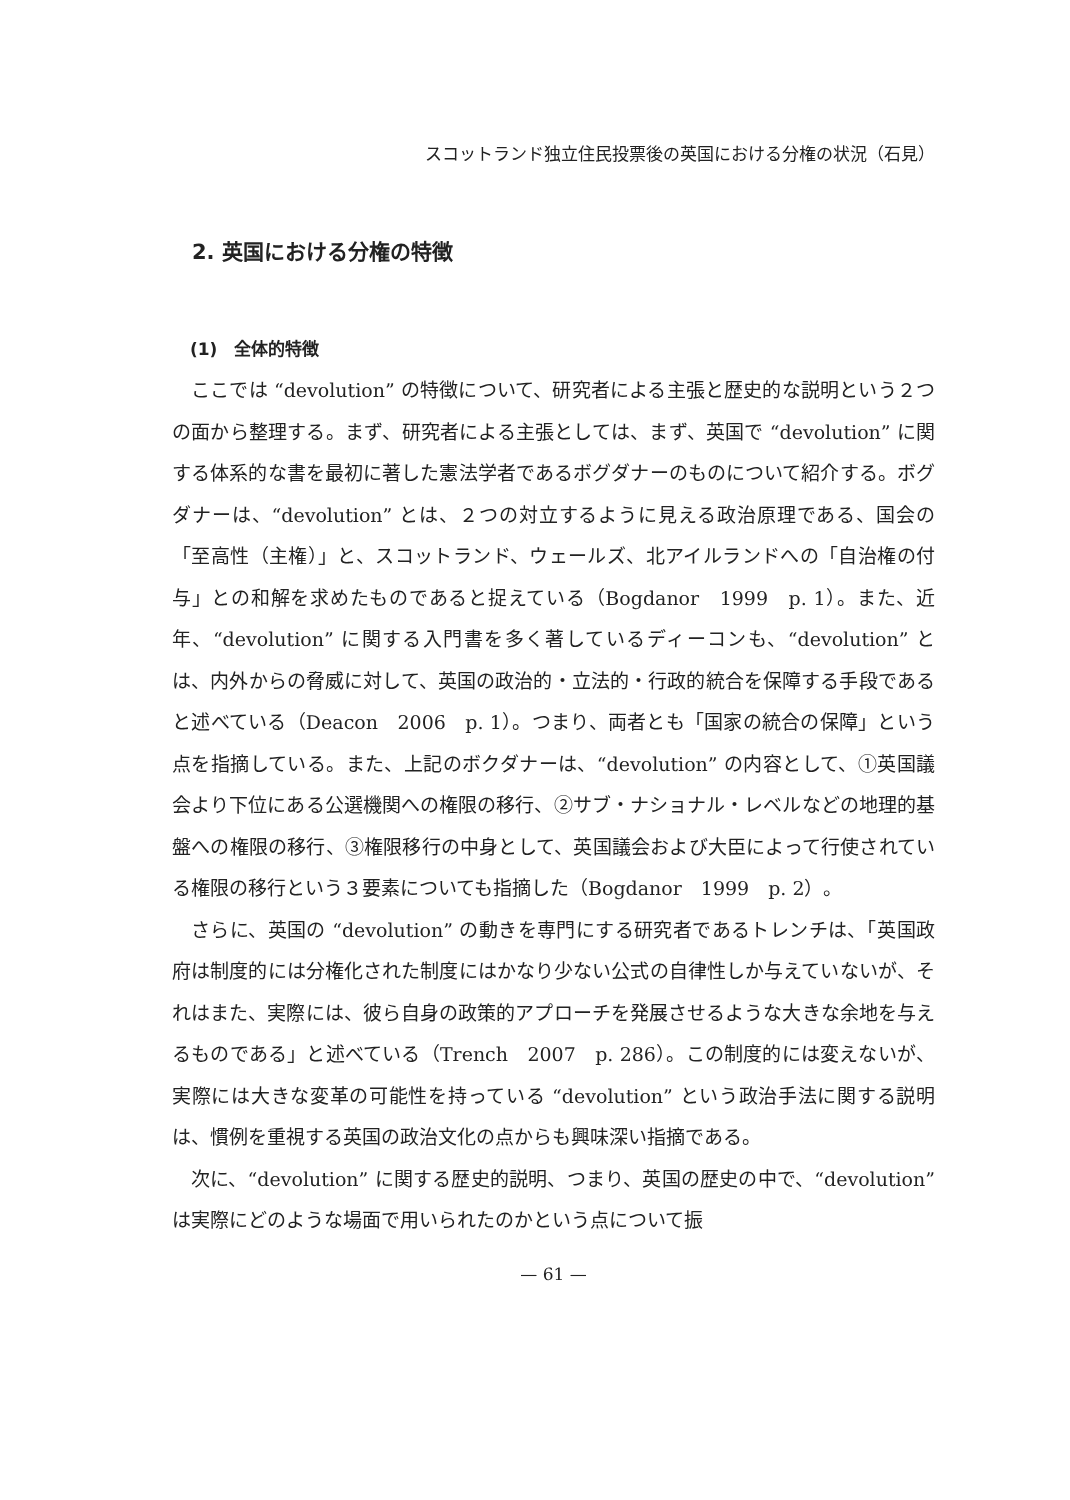スコットランド独立住民投票後の英国における分権の状況（石見）
2. 英国における分権の特徴
(1)　全体的特徴
ここでは “devolution” の特徴について、研究者による主張と歴史的な説明という２つの面から整理する。まず、研究者による主張としては、まず、英国で “devolution” に関する体系的な書を最初に著した憲法学者であるボグダナーのものについて紹介する。ボグダナーは、“devolution” とは、２つの対立するように見える政治原理である、国会の「至高性（主権）」と、スコットランド、ウェールズ、北アイルランドへの「自治権の付与」との和解を求めたものであると捉えている（Bogdanor　1999　p. 1）。また、近年、“devolution” に関する入門書を多く著しているディーコンも、“devolution” とは、内外からの脅威に対して、英国の政治的・立法的・行政的統合を保障する手段であると述べている（Deacon　2006　p. 1）。つまり、両者とも「国家の統合の保障」という点を指摘している。また、上記のボクダナーは、“devolution” の内容として、①英国議会より下位にある公選機関への権限の移行、②サブ・ナショナル・レベルなどの地理的基盤への権限の移行、③権限移行の中身として、英国議会および大臣によって行使されている権限の移行という３要素についても指摘した（Bogdanor　1999　p. 2）。
さらに、英国の “devolution” の動きを専門にする研究者であるトレンチは、「英国政府は制度的には分権化された制度にはかなり少ない公式の自律性しか与えていないが、それはまた、実際には、彼ら自身の政策的アプローチを発展させるような大きな余地を与えるものである」と述べている（Trench　2007　p. 286）。この制度的には変えないが、実際には大きな変革の可能性を持っている “devolution” という政治手法に関する説明は、慣例を重視する英国の政治文化の点からも興味深い指摘である。
次に、“devolution” に関する歴史的説明、つまり、英国の歴史の中で、“devolution” は実際にどのような場面で用いられたのかという点について振
— 61 —